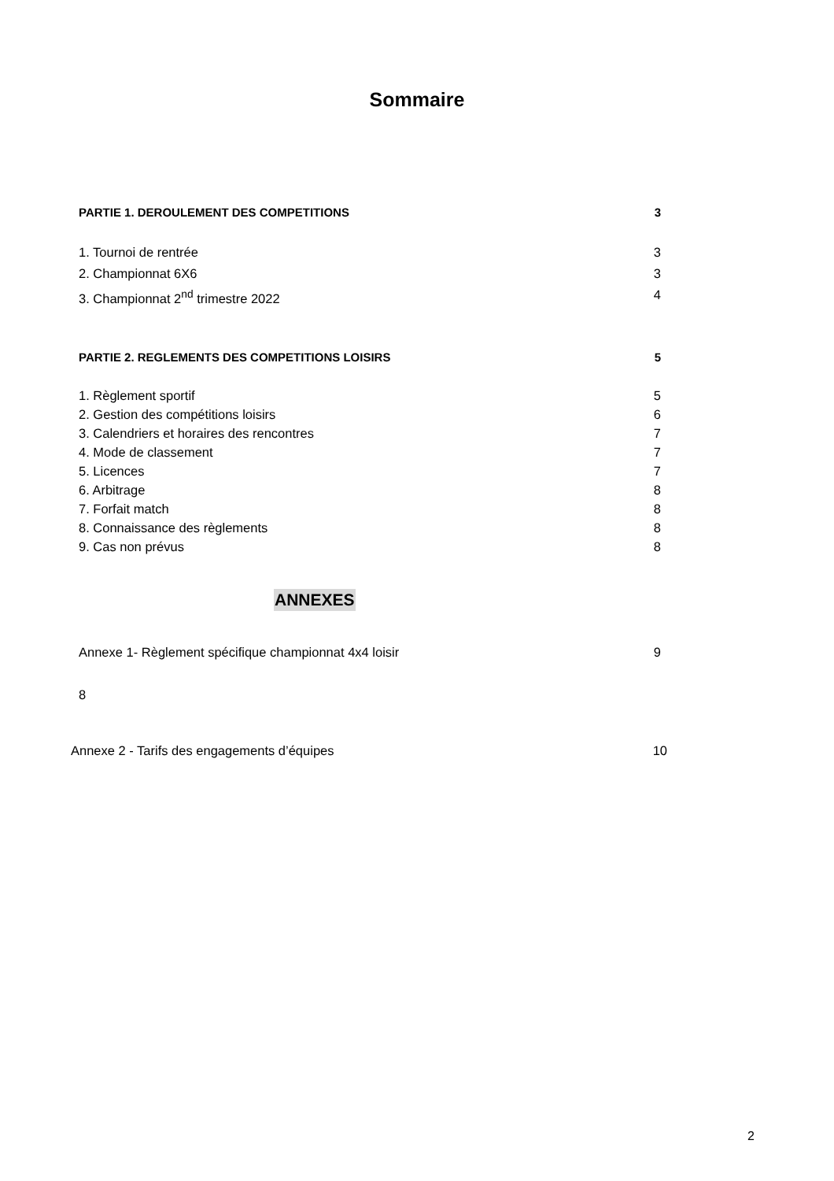Sommaire
PARTIE 1. DEROULEMENT DES COMPETITIONS 3
1. Tournoi de rentrée 3
2. Championnat 6X6 3
3. Championnat 2<sup>nd</sup> trimestre 2022 4
PARTIE 2. REGLEMENTS DES COMPETITIONS LOISIRS 5
1. Règlement sportif 5
2. Gestion des compétitions loisirs 6
3. Calendriers et horaires des rencontres 7
4. Mode de classement 7
5. Licences 7
6. Arbitrage 8
7. Forfait match 8
8. Connaissance des règlements 8
9. Cas non prévus 8
ANNEXES
Annexe 1- Règlement spécifique championnat 4x4 loisir 9
8
Annexe 2 - Tarifs des engagements d’équipes 10
2